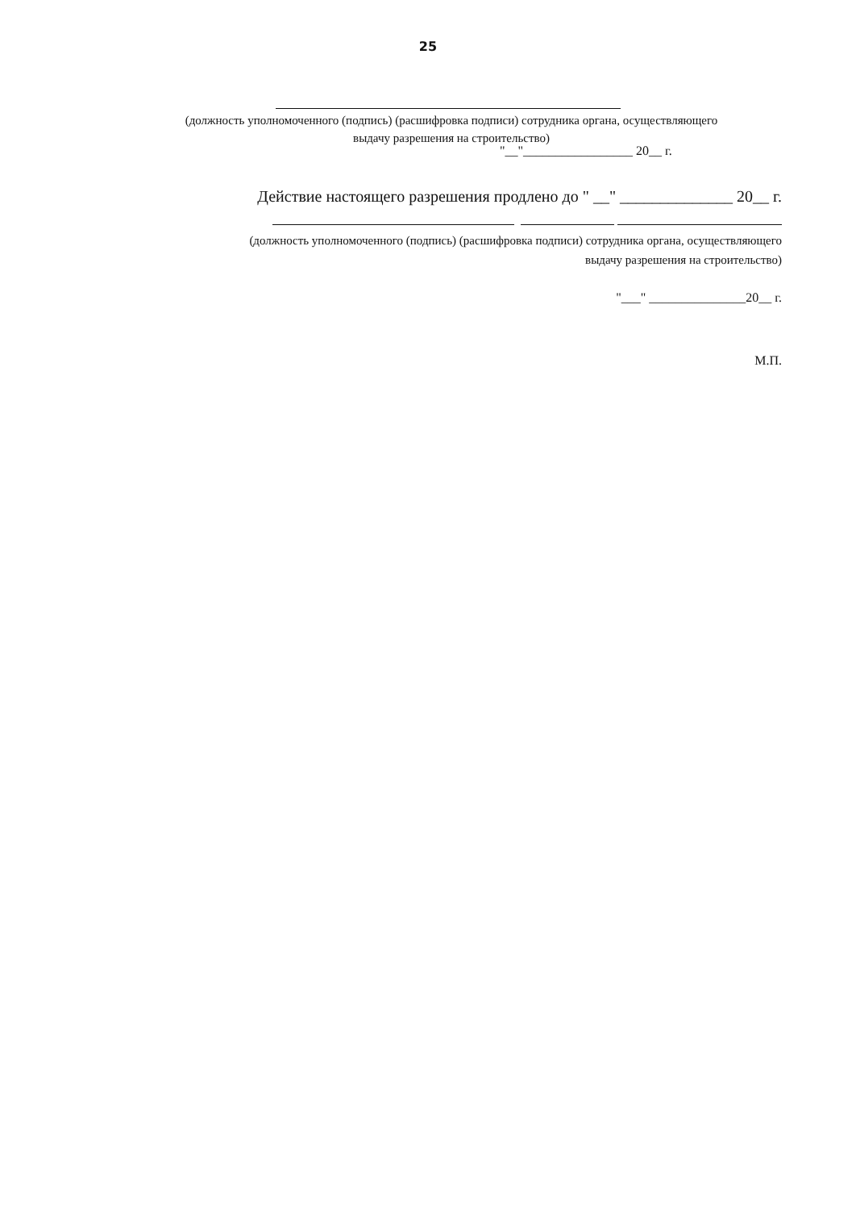25
(должность уполномоченного (подпись) (расшифровка подписи) сотрудника органа, осуществляющего
выдачу разрешения на строительство)
"__"_________________ 20__ г.
Действие настоящего разрешения продлено до " __" ______________ 20__ г.
(должность уполномоченного (подпись) (расшифровка подписи) сотрудника органа, осуществляющего
выдачу разрешения на строительство)
"___" _______________20__ г.
М.П.